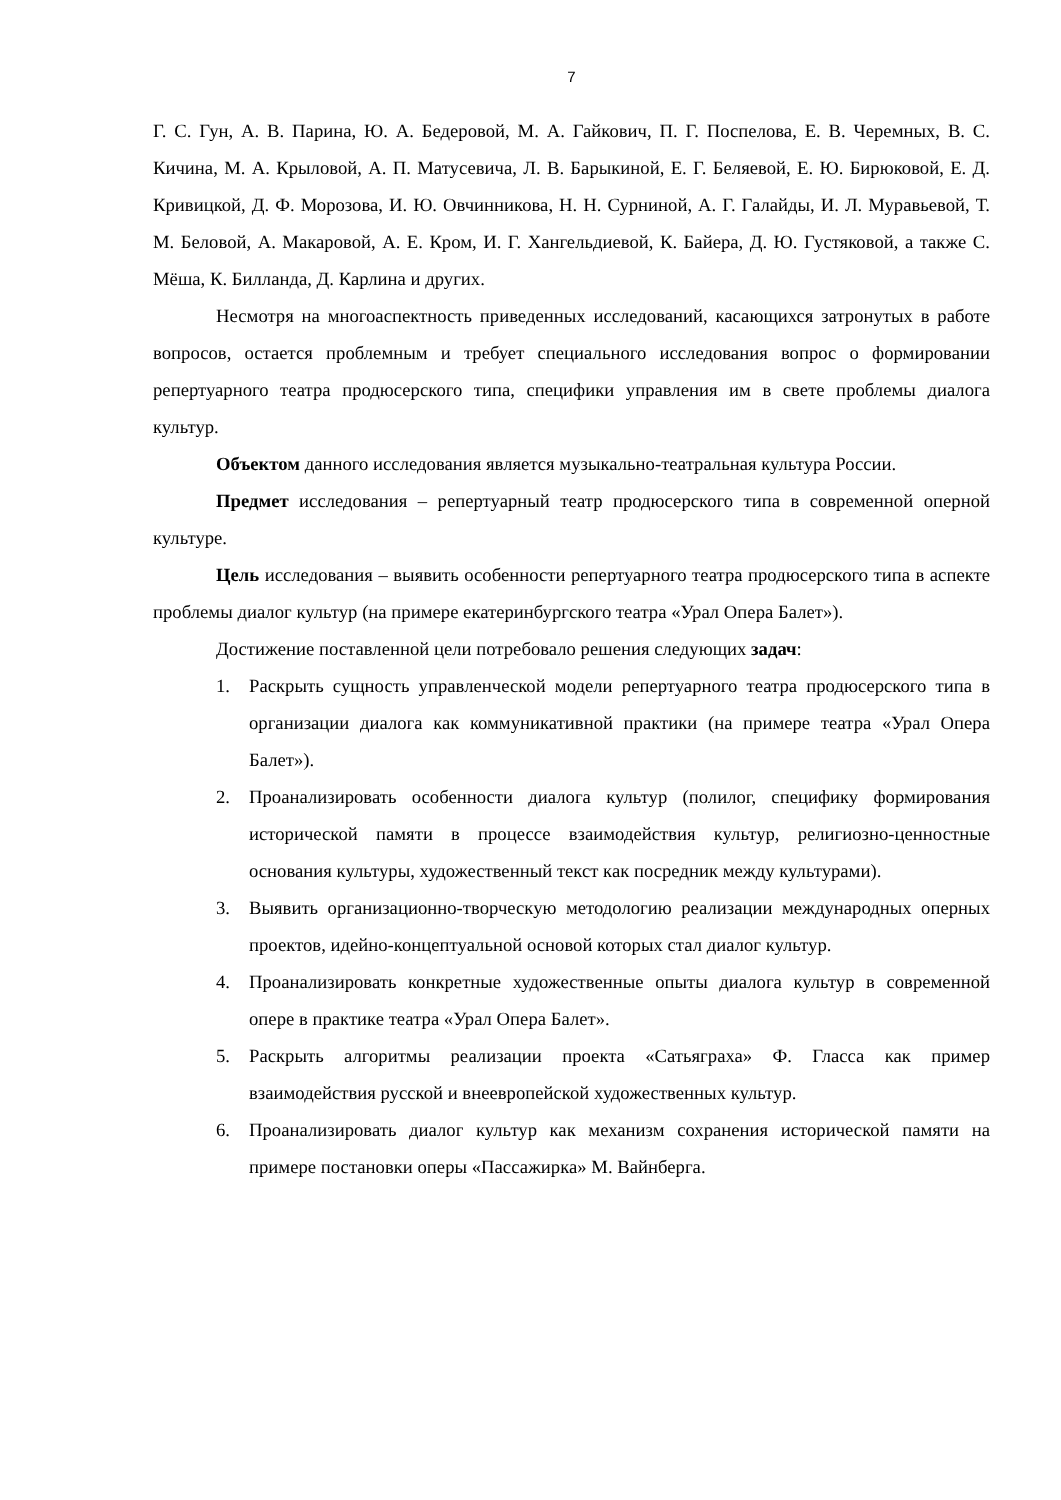7
Г. С. Гун, А. В. Парина, Ю. А. Бедеровой, М. А. Гайкович, П. Г. Поспелова, Е. В. Черемных, В. С. Кичина, М. А. Крыловой, А. П. Матусевича, Л. В. Барыкиной, Е. Г. Беляевой, Е. Ю. Бирюковой, Е. Д. Кривицкой, Д. Ф. Морозова, И. Ю. Овчинникова, Н. Н. Сурниной, А. Г. Галайды, И. Л. Муравьевой, Т. М. Беловой, А. Макаровой, А. Е. Кром, И. Г. Хангельдиевой, К. Байера, Д. Ю. Густяковой, а также С. Мёша, К. Билланда, Д. Карлина и других.
Несмотря на многоаспектность приведенных исследований, касающихся затронутых в работе вопросов, остается проблемным и требует специального исследования вопрос о формировании репертуарного театра продюсерского типа, специфики управления им в свете проблемы диалога культур.
Объектом данного исследования является музыкально-театральная культура России.
Предмет исследования – репертуарный театр продюсерского типа в современной оперной культуре.
Цель исследования – выявить особенности репертуарного театра продюсерского типа в аспекте проблемы диалог культур (на примере екатеринбургского театра «Урал Опера Балет»).
Достижение поставленной цели потребовало решения следующих задач:
1. Раскрыть сущность управленческой модели репертуарного театра продюсерского типа в организации диалога как коммуникативной практики (на примере театра «Урал Опера Балет»).
2. Проанализировать особенности диалога культур (полилог, специфику формирования исторической памяти в процессе взаимодействия культур, религиозно-ценностные основания культуры, художественный текст как посредник между культурами).
3. Выявить организационно-творческую методологию реализации международных оперных проектов, идейно-концептуальной основой которых стал диалог культур.
4. Проанализировать конкретные художественные опыты диалога культур в современной опере в практике театра «Урал Опера Балет».
5. Раскрыть алгоритмы реализации проекта «Сатьяграха» Ф. Гласса как пример взаимодействия русской и внеевропейской художественных культур.
6. Проанализировать диалог культур как механизм сохранения исторической памяти на примере постановки оперы «Пассажирка» М. Вайнберга.